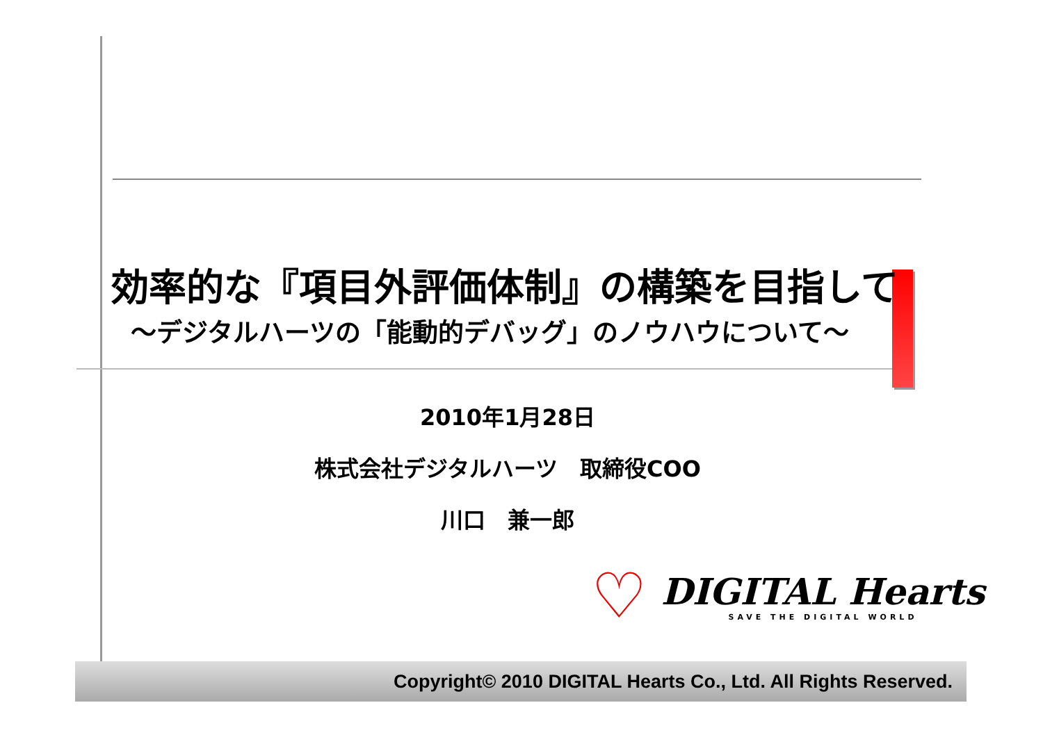効率的な『項目外評価体制』の構築を目指して
～デジタルハーツの「能動的デバッグ」のノウハウについて～
2010年1月28日
株式会社デジタルハーツ　取締役COO
川口　兼一郎
♡
DIGITAL Hearts
SAVE THE DIGITAL WORLD
Copyright© 2010 DIGITAL Hearts Co., Ltd. All Rights Reserved.